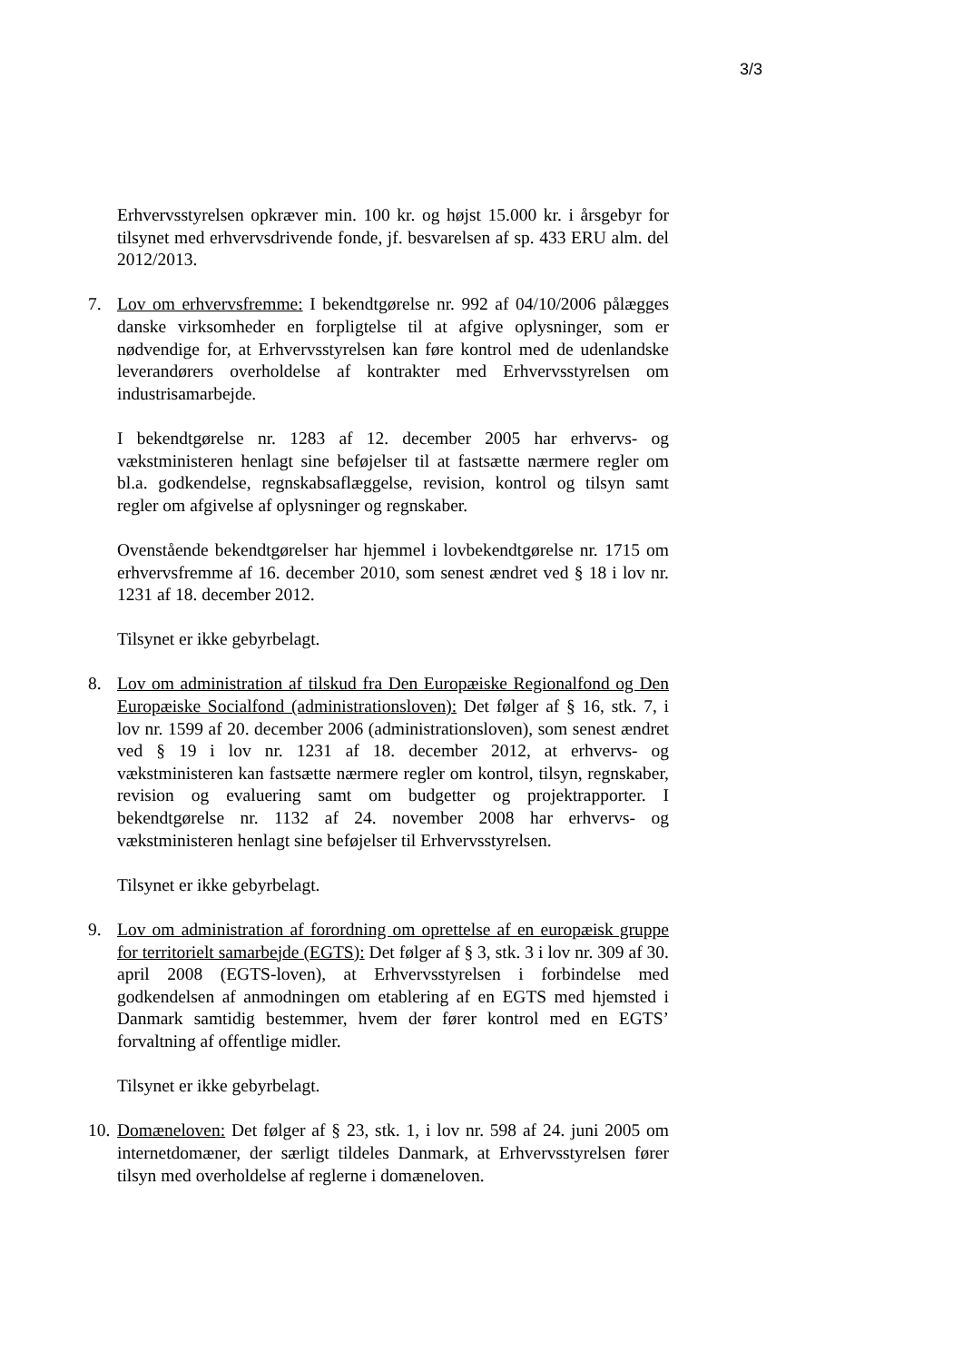3/3
Erhvervsstyrelsen opkræver min. 100 kr. og højst 15.000 kr. i årsgebyr for tilsynet med erhvervsdrivende fonde, jf. besvarelsen af sp. 433 ERU alm. del 2012/2013.
7. Lov om erhvervsfremme: I bekendtgørelse nr. 992 af 04/10/2006 pålægges danske virksomheder en forpligtelse til at afgive oplysninger, som er nødvendige for, at Erhvervsstyrelsen kan føre kontrol med de udenlandske leverandørers overholdelse af kontrakter med Erhvervsstyrelsen om industrisamarbejde.
I bekendtgørelse nr. 1283 af 12. december 2005 har erhvervs- og vækstministeren henlagt sine beføjelser til at fastsætte nærmere regler om bl.a. godkendelse, regnskabsaflæggelse, revision, kontrol og tilsyn samt regler om afgivelse af oplysninger og regnskaber.
Ovenstående bekendtgørelser har hjemmel i lovbekendtgørelse nr. 1715 om erhvervsfremme af 16. december 2010, som senest ændret ved § 18 i lov nr. 1231 af 18. december 2012.
Tilsynet er ikke gebyrbelagt.
8. Lov om administration af tilskud fra Den Europæiske Regionalfond og Den Europæiske Socialfond (administrationsloven): Det følger af § 16, stk. 7, i lov nr. 1599 af 20. december 2006 (administrationsloven), som senest ændret ved § 19 i lov nr. 1231 af 18. december 2012, at erhvervs- og vækstministeren kan fastsætte nærmere regler om kontrol, tilsyn, regnskaber, revision og evaluering samt om budgetter og projektrapporter. I bekendtgørelse nr. 1132 af 24. november 2008 har erhvervs- og vækstministeren henlagt sine beføjelser til Erhvervsstyrelsen.
Tilsynet er ikke gebyrbelagt.
9. Lov om administration af forordning om oprettelse af en europæisk gruppe for territorielt samarbejde (EGTS): Det følger af § 3, stk. 3 i lov nr. 309 af 30. april 2008 (EGTS-loven), at Erhvervsstyrelsen i forbindelse med godkendelsen af anmodningen om etablering af en EGTS med hjemsted i Danmark samtidig bestemmer, hvem der fører kontrol med en EGTS’ forvaltning af offentlige midler.
Tilsynet er ikke gebyrbelagt.
10.
Domæneloven: Det følger af § 23, stk. 1, i lov nr. 598 af 24. juni 2005 om internetdomæner, der særligt tildeles Danmark, at Erhvervsstyrelsen fører tilsyn med overholdelse af reglerne i domæneloven.